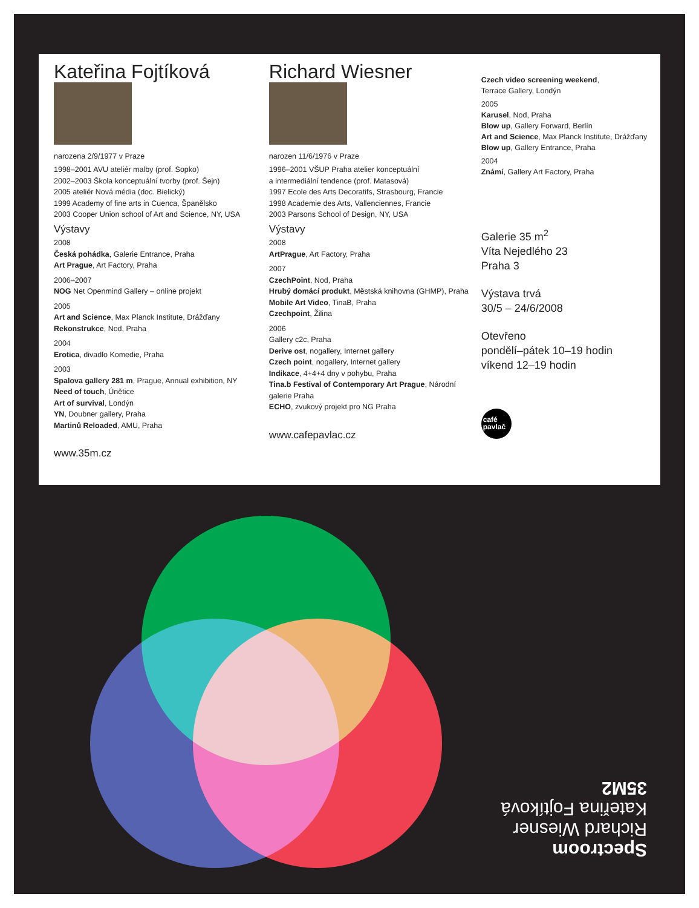Kateřina Fojtíková
narozena 2/9/1977 v Praze
1998–2001 AVU ateliér malby (prof. Sopko)
2002–2003 Škola konceptuální tvorby (prof. Šejn)
2005 ateliér Nová média (doc. Bielický)
1999 Academy of fine arts in Cuenca, Španělsko
2003 Cooper Union school of Art and Science, NY, USA
Výstavy
2008
Česká pohádka, Galerie Entrance, Praha
Art Prague, Art Factory, Praha
2006–2007
NOG Net Openmind Gallery – online projekt
2005
Art and Science, Max Planck Institute, Drážďany
Rekonstrukce, Nod, Praha
2004
Erotica, divadlo Komedie, Praha
2003
Spalova gallery 281 m, Prague, Annual exhibition, NY
Need of touch, Únětice
Art of survival, Londýn
YN, Doubner gallery, Praha
Martinů Reloaded, AMU, Praha
www.35m.cz
Richard Wiesner
narozen 11/6/1976 v Praze
1996–2001 VŠUP Praha atelier konceptuální
a intermediální tendence (prof. Matasová)
1997 Ecole des Arts Decoratifs, Strasbourg, Francie
1998 Academie des Arts, Vallenciennes, Francie
2003 Parsons School of Design, NY, USA
Výstavy
2008
ArtPrague, Art Factory, Praha
2007
CzechPoint, Nod, Praha
Hrubý domácí produkt, Městská knihovna (GHMP), Praha
Mobile Art Video, TinaB, Praha
Czechpoint, Žilina
2006
Gallery c2c, Praha
Derive ost, nogallery, Internet gallery
Czech point, nogallery, Internet gallery
Indikace, 4+4+4 dny v pohybu, Praha
Tina.b Festival of Contemporary Art Prague, Národní galerie Praha
ECHO, zvukový projekt pro NG Praha
www.cafepavlac.cz
Czech video screening weekend,
Terrace Gallery, Londýn
2005
Karusel, Nod, Praha
Blow up, Gallery Forward, Berlín
Art and Science, Max Planck Institute, Drážďany
Blow up, Gallery Entrance, Praha
2004
Známí, Gallery Art Factory, Praha
Galerie 35 m<sup>2</sup>
Víta Nejedlého 23
Praha 3
Výstava trvá
30/5 – 24/6/2008
Otevřeno
pondělí–pátek 10–19 hodin
víkend 12–19 hodin
café
pavlač
Spectroom
Richard Wiesner
Kateřina Fojtíková
35M2